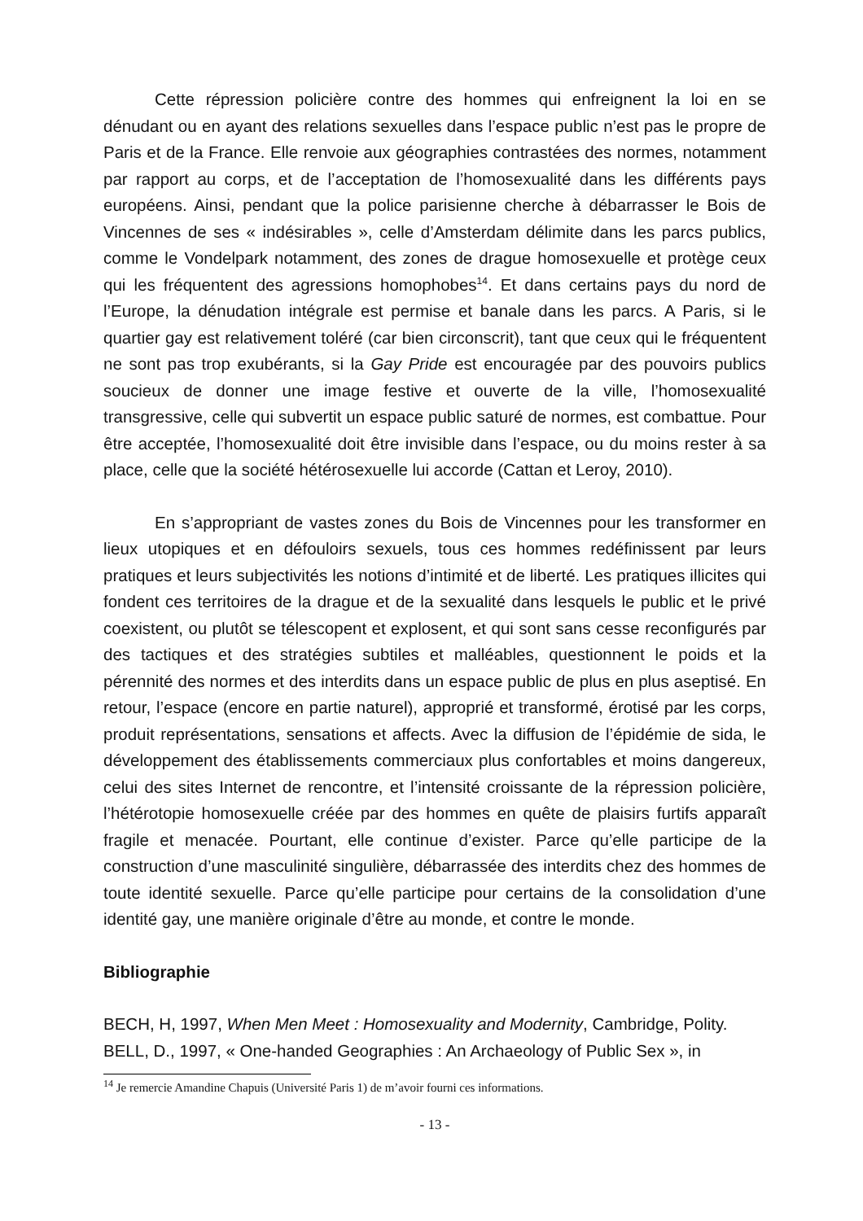Cette répression policière contre des hommes qui enfreignent la loi en se dénudant ou en ayant des relations sexuelles dans l’espace public n’est pas le propre de Paris et de la France. Elle renvoie aux géographies contrastées des normes, notamment par rapport au corps, et de l’acceptation de l’homosexualité dans les différents pays européens. Ainsi, pendant que la police parisienne cherche à débarrasser le Bois de Vincennes de ses « indésirables », celle d’Amsterdam délimite dans les parcs publics, comme le Vondelpark notamment, des zones de drague homosexuelle et protège ceux qui les fréquentent des agressions homophobes<sup>14</sup>. Et dans certains pays du nord de l’Europe, la dénudation intégrale est permise et banale dans les parcs. A Paris, si le quartier gay est relativement toléré (car bien circonscrit), tant que ceux qui le fréquentent ne sont pas trop exubérants, si la Gay Pride est encouragée par des pouvoirs publics soucieux de donner une image festive et ouverte de la ville, l’homosexualité transgressive, celle qui subvertit un espace public saturé de normes, est combattue. Pour être acceptée, l’homosexualité doit être invisible dans l’espace, ou du moins rester à sa place, celle que la société hétérosexuelle lui accorde (Cattan et Leroy, 2010).
En s’appropriant de vastes zones du Bois de Vincennes pour les transformer en lieux utopiques et en défouloirs sexuels, tous ces hommes redéfinissent par leurs pratiques et leurs subjectivités les notions d’intimité et de liberté. Les pratiques illicites qui fondent ces territoires de la drague et de la sexualité dans lesquels le public et le privé coexistent, ou plutôt se télescopent et explosent, et qui sont sans cesse reconfigurés par des tactiques et des stratégies subtiles et malléables, questionnent le poids et la pérennité des normes et des interdits dans un espace public de plus en plus aseptisé. En retour, l’espace (encore en partie naturel), approprié et transformé, érotisé par les corps, produit représentations, sensations et affects. Avec la diffusion de l’épidémie de sida, le développement des établissements commerciaux plus confortables et moins dangereux, celui des sites Internet de rencontre, et l’intensité croissante de la répression policière, l’hétérotopie homosexuelle créée par des hommes en quête de plaisirs furtifs apparaît fragile et menacée. Pourtant, elle continue d’exister. Parce qu’elle participe de la construction d’une masculinité singulière, débarrassée des interdits chez des hommes de toute identité sexuelle. Parce qu’elle participe pour certains de la consolidation d’une identité gay, une manière originale d’être au monde, et contre le monde.
Bibliographie
BECH, H, 1997, When Men Meet : Homosexuality and Modernity, Cambridge, Polity.
BELL, D., 1997, « One-handed Geographies : An Archaeology of Public Sex », in
<sup>14</sup> Je remercie Amandine Chapuis (Université Paris 1) de m’avoir fourni ces informations.
- 13 -